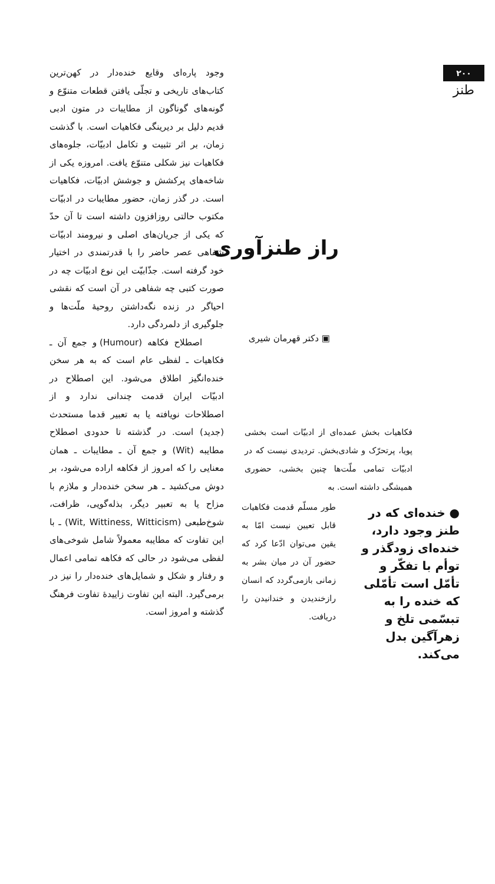۲۰۰
طنز
وجود پاره‌ای وقایع خنده‌دار در کهن‌ترین کتاب‌های تاریخی و تجلّی یافتن قطعات متنوّع و گونه‌های گوناگون از مطایبات در متون ادبی قدیم دلیل بر دیرینگی فکاهیات است. با گذشت زمان، بر اثر تثبیت و تکامل ادبیّات، جلوه‌های فکاهیات نیز شکلی متنوّع یافت. امروزه یکی از شاخه‌های پرکشش و جوشش ادبیّات، فکاهیات است. در گذر زمان، حضور مطایبات در ادبیّات مکتوب حالتی روزافزون داشته است تا آن حدّ که یکی از جریان‌های اصلی و نیرومند ادبیّات شفاهی عصر حاضر را با قدرتمندی در اختیار خود گرفته است. جذّابیّت این نوع ادبیّات چه در صورت کتبی چه شفاهی در آن است که نقشی احیاگر در زنده نگه‌داشتن روحیهٔ ملّت‌ها و جلوگیری از دلمردگی دارد.
اصطلاح فکاهه (Humour) و جمع آن ـ فکاهیات ـ لفظی عام است که به هر سخن خنده‌انگیز اطلاق می‌شود. این اصطلاح در ادبیّات ایران قدمت چندانی ندارد و از اصطلاحات نویافته یا به تعبیر قدما مستحدث (جدید) است. در گذشته تا حدودی اصطلاح مطایبه (Wit) و جمع آن ـ مطایبات ـ همان معنایی را که امروز از فکاهه اراده می‌شود، بر دوش می‌کشید ـ هر سخن خنده‌دار و ملازم با مزاح یا به تعبیر دیگر، بذله‌گویی، ظرافت، شوخ‌طبعی (Wit, Wittiness, Witticism) ـ با این تفاوت که مطایبه معمولاً شامل شوخی‌های لفظی می‌شود در حالی که فکاهه تمامی اعمال و رفتار و شکل و شمایل‌های خنده‌دار را نیز در برمی‌گیرد. البته این تفاوت زاییدهٔ تفاوت فرهنگ گذشته و امروز است.
راز طنزآوری
▣ دکتر قهرمان شیری
فکاهیات بخش عمده‌ای از ادبیّات است بخشی پویا، پرتحرّک و شادی‌بخش. تردیدی نیست که در ادبیّات تمامی ملّت‌ها چنین بخشی، حضوری همیشگی داشته است. به
طور مسلّم قدمت فکاهیات قابل تعیین نیست امّا به یقین می‌توان ادّعا کرد که حضور آن در میان بشر به زمانی بازمی‌گردد که انسان رازخندیدن و خندانیدن را دریافت.
● خنده‌ای که در طنز وجود دارد، خنده‌ای زودگذر و توأم با تفکّر و تأمّل است تأمّلی که خنده را به تبسّمی تلخ و زهرآگین بدل می‌کند.